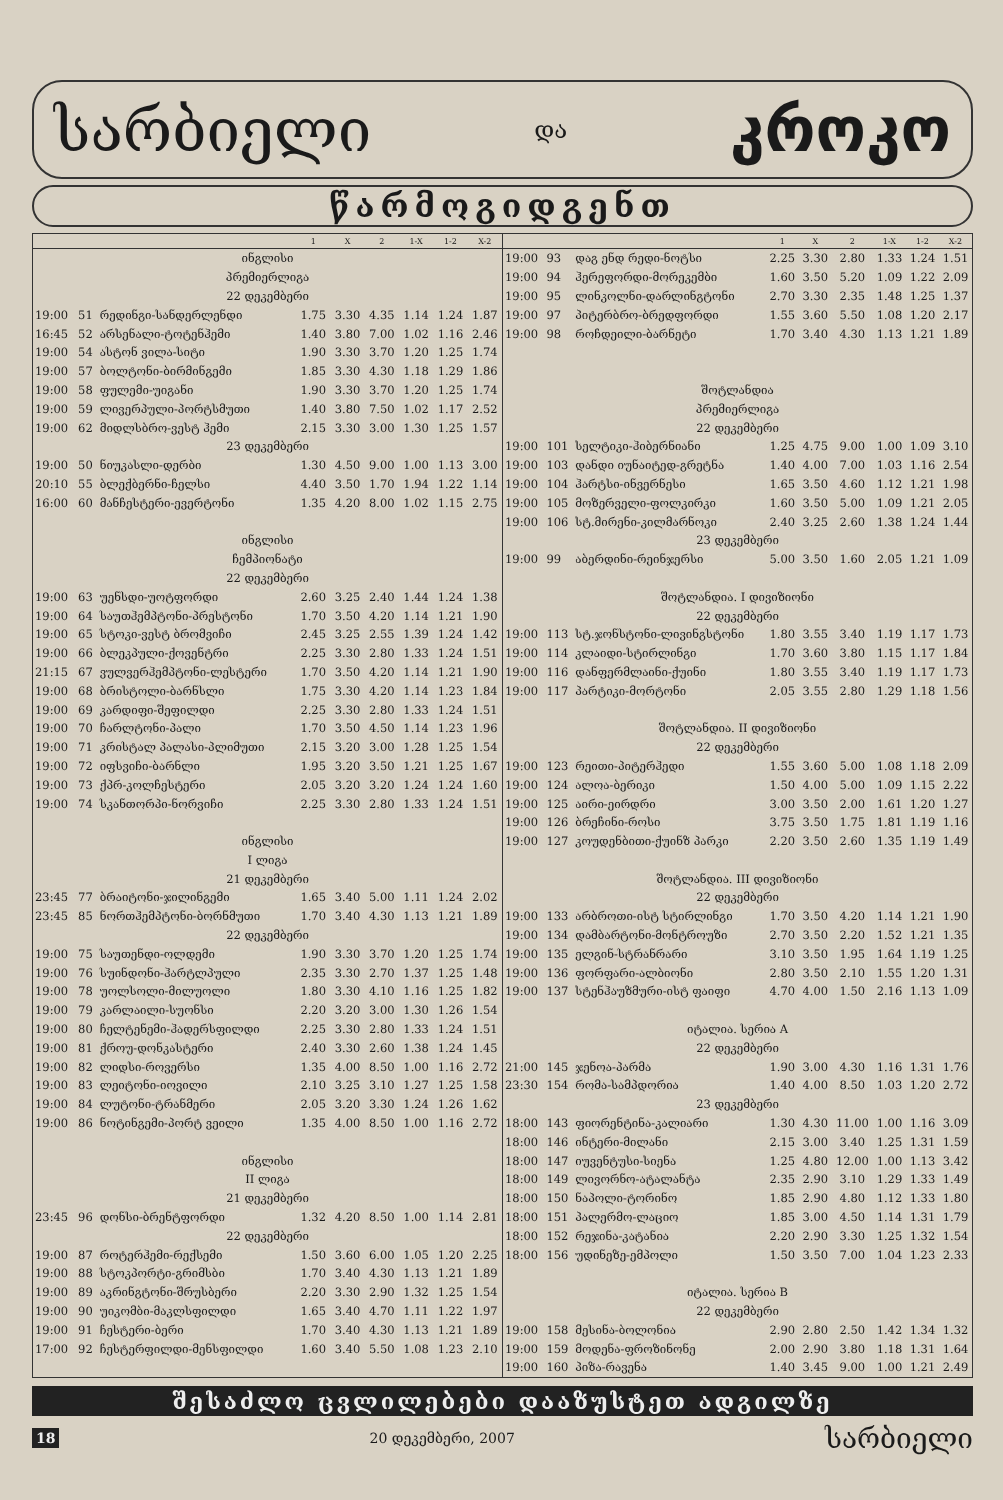სარბიელი და კროკო
წარმოგიდგენთ
| | | | 1 | X | 2 | 1-X | 1-2 | X-2 |
| --- | --- | --- | --- | --- | --- | --- | --- | --- |
| ინგლისი | | | | | | | | |
| პრემიერლიგა | | | | | | | | |
| 22 დეკემბერი | | | | | | | | |
| 19:00 | 51 | რედინგი-სანდერლენდი | 1.75 | 3.30 | 4.35 | 1.14 | 1.24 | 1.87 |
| 16:45 | 52 | არსენალი-ტოტენჰემი | 1.40 | 3.80 | 7.00 | 1.02 | 1.16 | 2.46 |
| 19:00 | 54 | ასტონ ვილა-სიტი | 1.90 | 3.30 | 3.70 | 1.20 | 1.25 | 1.74 |
| 19:00 | 57 | ბოლტონი-ბირმინგემი | 1.85 | 3.30 | 4.30 | 1.18 | 1.29 | 1.86 |
| 19:00 | 58 | ფულემი-უიგანი | 1.90 | 3.30 | 3.70 | 1.20 | 1.25 | 1.74 |
| 19:00 | 59 | ლივერპული-პორტსმუთი | 1.40 | 3.80 | 7.50 | 1.02 | 1.17 | 2.52 |
| 19:00 | 62 | მიდლსბრო-ვესტ ჰემი | 2.15 | 3.30 | 3.00 | 1.30 | 1.25 | 1.57 |
| 23 დეკემბერი | | | | | | | | |
| 19:00 | 50 | ნიუკასლი-დერბი | 1.30 | 4.50 | 9.00 | 1.00 | 1.13 | 3.00 |
| 20:10 | 55 | ბლექბერნი-ჩელსი | 4.40 | 3.50 | 1.70 | 1.94 | 1.22 | 1.14 |
| 16:00 | 60 | მანჩესტერი-ევერტონი | 1.35 | 4.20 | 8.00 | 1.02 | 1.15 | 2.75 |
| ინგლისი | | | | | | | | |
| ჩემპიონატი | | | | | | | | |
| 22 დეკემბერი | | | | | | | | |
| 19:00 | 63 | უენსდი-უოტფორდი | 2.60 | 3.25 | 2.40 | 1.44 | 1.24 | 1.38 |
| 19:00 | 64 | საუთჰემპტონი-პრესტონი | 1.70 | 3.50 | 4.20 | 1.14 | 1.21 | 1.90 |
| 19:00 | 65 | სტოკი-ვესტ ბრომვიჩი | 2.45 | 3.25 | 2.55 | 1.39 | 1.24 | 1.42 |
| 19:00 | 66 | ბლეკპული-ქოვენტრი | 2.25 | 3.30 | 2.80 | 1.33 | 1.24 | 1.51 |
| 21:15 | 67 | ვულვერჰემპტონი-ლესტერი | 1.70 | 3.50 | 4.20 | 1.14 | 1.21 | 1.90 |
| 19:00 | 68 | ბრისტოლი-ბარნსლი | 1.75 | 3.30 | 4.20 | 1.14 | 1.23 | 1.84 |
| 19:00 | 69 | კარდიფი-შეფილდი | 2.25 | 3.30 | 2.80 | 1.33 | 1.24 | 1.51 |
| 19:00 | 70 | ჩარლტონი-პალი | 1.70 | 3.50 | 4.50 | 1.14 | 1.23 | 1.96 |
| 19:00 | 71 | კრისტალ პალასი-პლიმუთი | 2.15 | 3.20 | 3.00 | 1.28 | 1.25 | 1.54 |
| 19:00 | 72 | იფსვიჩი-ბარნლი | 1.95 | 3.20 | 3.50 | 1.21 | 1.25 | 1.67 |
| 19:00 | 73 | ქპრ-კოლჩესტერი | 2.05 | 3.20 | 3.20 | 1.24 | 1.24 | 1.60 |
| 19:00 | 74 | სკანთორპი-ნორვიჩი | 2.25 | 3.30 | 2.80 | 1.33 | 1.24 | 1.51 |
| ინგლისი | | | | | | | | |
| I ლიგა | | | | | | | | |
| 21 დეკემბერი | | | | | | | | |
| 23:45 | 77 | ბრაიტონი-ჯილინგემი | 1.65 | 3.40 | 5.00 | 1.11 | 1.24 | 2.02 |
| 23:45 | 85 | ნორთჰემპტონი-ბორნმუთი | 1.70 | 3.40 | 4.30 | 1.13 | 1.21 | 1.89 |
| 22 დეკემბერი | | | | | | | | |
| 19:00 | 75 | საუთენდი-ოლდემი | 1.90 | 3.30 | 3.70 | 1.20 | 1.25 | 1.74 |
| 19:00 | 76 | სუინდონი-ჰარტლპული | 2.35 | 3.30 | 2.70 | 1.37 | 1.25 | 1.48 |
| 19:00 | 78 | უოლსოლი-მილუოლი | 1.80 | 3.30 | 4.10 | 1.16 | 1.25 | 1.82 |
| 19:00 | 79 | კარლაილი-სუონსი | 2.20 | 3.20 | 3.00 | 1.30 | 1.26 | 1.54 |
| 19:00 | 80 | ჩელტენემი-ჰადერსფილდი | 2.25 | 3.30 | 2.80 | 1.33 | 1.24 | 1.51 |
| 19:00 | 81 | ქროუ-დონკასტერი | 2.40 | 3.30 | 2.60 | 1.38 | 1.24 | 1.45 |
| 19:00 | 82 | ლიდსი-როვერსი | 1.35 | 4.00 | 8.50 | 1.00 | 1.16 | 2.72 |
| 19:00 | 83 | ლეიტონი-იოვილი | 2.10 | 3.25 | 3.10 | 1.27 | 1.25 | 1.58 |
| 19:00 | 84 | ლუტონი-ტრანმერი | 2.05 | 3.20 | 3.30 | 1.24 | 1.26 | 1.62 |
| 19:00 | 86 | ნოტინგემი-პორტ ვეილი | 1.35 | 4.00 | 8.50 | 1.00 | 1.16 | 2.72 |
| ინგლისი | | | | | | | | |
| II ლიგა | | | | | | | | |
| 21 დეკემბერი | | | | | | | | |
| 23:45 | 96 | დონსი-ბრენტფორდი | 1.32 | 4.20 | 8.50 | 1.00 | 1.14 | 2.81 |
| 22 დეკემბერი | | | | | | | | |
| 19:00 | 87 | როტერჰემი-რექსემი | 1.50 | 3.60 | 6.00 | 1.05 | 1.20 | 2.25 |
| 19:00 | 88 | სტოკპორტი-გრიმსბი | 1.70 | 3.40 | 4.30 | 1.13 | 1.21 | 1.89 |
| 19:00 | 89 | აკრინგტონი-შრუსბერი | 2.20 | 3.30 | 2.90 | 1.32 | 1.25 | 1.54 |
| 19:00 | 90 | უიკომბი-მაკლსფილდი | 1.65 | 3.40 | 4.70 | 1.11 | 1.22 | 1.97 |
| 19:00 | 91 | ჩესტერი-ბერი | 1.70 | 3.40 | 4.30 | 1.13 | 1.21 | 1.89 |
| 17:00 | 92 | ჩესტერფილდი-მენსფილდი | 1.60 | 3.40 | 5.50 | 1.08 | 1.23 | 2.10 |
| | | | 1 | X | 2 | 1-X | 1-2 | X-2 |
| --- | --- | --- | --- | --- | --- | --- | --- | --- |
| 19:00 | 93 | დაგ ენდ რედი-ნოტსი | 2.25 | 3.30 | 2.80 | 1.33 | 1.24 | 1.51 |
| 19:00 | 94 | ჰერეფორდი-მორეკემბი | 1.60 | 3.50 | 5.20 | 1.09 | 1.22 | 2.09 |
| 19:00 | 95 | ლინკოლნი-დარლინგტონი | 2.70 | 3.30 | 2.35 | 1.48 | 1.25 | 1.37 |
| 19:00 | 97 | პიტერბრო-ბრედფორდი | 1.55 | 3.60 | 5.50 | 1.08 | 1.20 | 2.17 |
| 19:00 | 98 | როჩდეილი-ბარნეტი | 1.70 | 3.40 | 4.30 | 1.13 | 1.21 | 1.89 |
| შოტლანდია | | | | | | | | |
| პრემიერლიგა | | | | | | | | |
| 22 დეკემბერი | | | | | | | | |
| 19:00 | 101 | სელტიკი-ჰიბერნიანი | 1.25 | 4.75 | 9.00 | 1.00 | 1.09 | 3.10 |
| 19:00 | 103 | დანდი იუნაიტედ-გრეტნა | 1.40 | 4.00 | 7.00 | 1.03 | 1.16 | 2.54 |
| 19:00 | 104 | ჰარტსი-ინვერნესი | 1.65 | 3.50 | 4.60 | 1.12 | 1.21 | 1.98 |
| 19:00 | 105 | მოზერველი-ფოლკირკი | 1.60 | 3.50 | 5.00 | 1.09 | 1.21 | 2.05 |
| 19:00 | 106 | სტ.მირენი-კილმარნოკი | 2.40 | 3.25 | 2.60 | 1.38 | 1.24 | 1.44 |
| 23 დეკემბერი | | | | | | | | |
| 19:00 | 99 | აბერდინი-რეინჯერსი | 5.00 | 3.50 | 1.60 | 2.05 | 1.21 | 1.09 |
| შოტლანდია. I დივიზიონი | | | | | | | | |
| 22 დეკემბერი | | | | | | | | |
| 19:00 | 113 | სტ.ჯონსტონი-ლივინგსტონი | 1.80 | 3.55 | 3.40 | 1.19 | 1.17 | 1.73 |
| 19:00 | 114 | კლაიდი-სტირლინგი | 1.70 | 3.60 | 3.80 | 1.15 | 1.17 | 1.84 |
| 19:00 | 116 | დანფერმლაინი-ქუინი | 1.80 | 3.55 | 3.40 | 1.19 | 1.17 | 1.73 |
| 19:00 | 117 | პარტიკი-მორტონი | 2.05 | 3.55 | 2.80 | 1.29 | 1.18 | 1.56 |
| შოტლანდია. II დივიზიონი | | | | | | | | |
| 22 დეკემბერი | | | | | | | | |
| 19:00 | 123 | რეითი-პიტერჰედი | 1.55 | 3.60 | 5.00 | 1.08 | 1.18 | 2.09 |
| 19:00 | 124 | ალოა-ბერიკი | 1.50 | 4.00 | 5.00 | 1.09 | 1.15 | 2.22 |
| 19:00 | 125 | აირი-ეირდრი | 3.00 | 3.50 | 2.00 | 1.61 | 1.20 | 1.27 |
| 19:00 | 126 | ბრეჩინი-როსი | 3.75 | 3.50 | 1.75 | 1.81 | 1.19 | 1.16 |
| 19:00 | 127 | კოუდენბითი-ქუინზ პარკი | 2.20 | 3.50 | 2.60 | 1.35 | 1.19 | 1.49 |
| შოტლანდია. III დივიზიონი | | | | | | | | |
| 22 დეკემბერი | | | | | | | | |
| 19:00 | 133 | არბროთი-ისტ სტირლინგი | 1.70 | 3.50 | 4.20 | 1.14 | 1.21 | 1.90 |
| 19:00 | 134 | დამბარტონი-მონტროუზი | 2.70 | 3.50 | 2.20 | 1.52 | 1.21 | 1.35 |
| 19:00 | 135 | ელგინ-სტრანრარი | 3.10 | 3.50 | 1.95 | 1.64 | 1.19 | 1.25 |
| 19:00 | 136 | ფორფარი-ალბიონი | 2.80 | 3.50 | 2.10 | 1.55 | 1.20 | 1.31 |
| 19:00 | 137 | სტენჰაუზმური-ისტ ფაიფი | 4.70 | 4.00 | 1.50 | 2.16 | 1.13 | 1.09 |
| იტალია. სერია A | | | | | | | | |
| 22 დეკემბერი | | | | | | | | |
| 21:00 | 145 | ჯენოა-პარმა | 1.90 | 3.00 | 4.30 | 1.16 | 1.31 | 1.76 |
| 23:30 | 154 | რომა-სამპდორია | 1.40 | 4.00 | 8.50 | 1.03 | 1.20 | 2.72 |
| 23 დეკემბერი | | | | | | | | |
| 18:00 | 143 | ფიორენტინა-კალიარი | 1.30 | 4.30 | 11.00 | 1.00 | 1.16 | 3.09 |
| 18:00 | 146 | ინტერი-მილანი | 2.15 | 3.00 | 3.40 | 1.25 | 1.31 | 1.59 |
| 18:00 | 147 | იუვენტუსი-სიენა | 1.25 | 4.80 | 12.00 | 1.00 | 1.13 | 3.42 |
| 18:00 | 149 | ლივორნო-ატალანტა | 2.35 | 2.90 | 3.10 | 1.29 | 1.33 | 1.49 |
| 18:00 | 150 | ნაპოლი-ტორინო | 1.85 | 2.90 | 4.80 | 1.12 | 1.33 | 1.80 |
| 18:00 | 151 | პალერმო-ლაციო | 1.85 | 3.00 | 4.50 | 1.14 | 1.31 | 1.79 |
| 18:00 | 152 | რეჯინა-კატანია | 2.20 | 2.90 | 3.30 | 1.25 | 1.32 | 1.54 |
| 18:00 | 156 | უდინეზე-ემპოლი | 1.50 | 3.50 | 7.00 | 1.04 | 1.23 | 2.33 |
| იტალია. სერია B | | | | | | | | |
| 22 დეკემბერი | | | | | | | | |
| 19:00 | 158 | მესინა-ბოლონია | 2.90 | 2.80 | 2.50 | 1.42 | 1.34 | 1.32 |
| 19:00 | 159 | მოდენა-ფროზინონე | 2.00 | 2.90 | 3.80 | 1.18 | 1.31 | 1.64 |
| 19:00 | 160 | პიზა-რავენა | 1.40 | 3.45 | 9.00 | 1.00 | 1.21 | 2.49 |
შესაძლო ცვლილებები დააზუსტეთ ადგილზე
18 20 დეკემბერი, 2007 სარბიელი